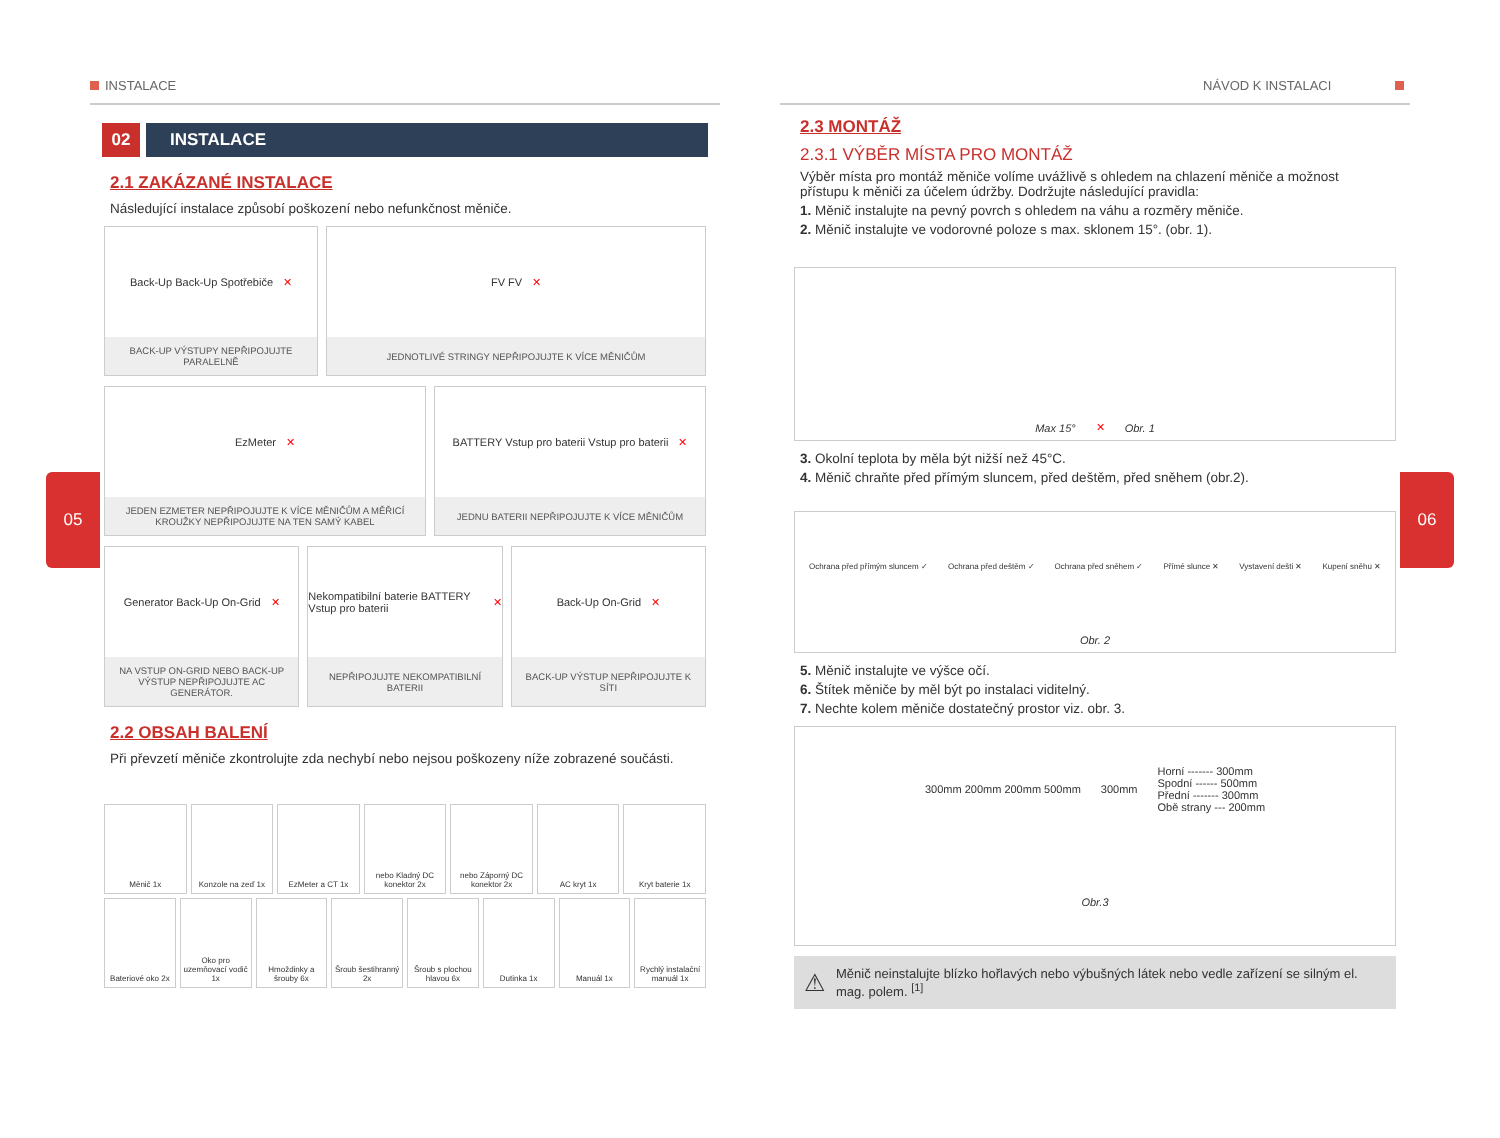05 06
INSTALACE
02 INSTALACE
2.1 ZAKÁZANÉ INSTALACE
Následující instalace způsobí poškození nebo nefunkčnost měniče.
Back-Up Back-Up Spotřebiče ✕
BACK-UP VÝSTUPY NEPŘIPOJUJTE PARALELNĚ
FV FV ✕
JEDNOTLIVÉ STRINGY NEPŘIPOJUJTE K VÍCE MĚNIČŮM
EzMeter ✕
JEDEN EZMETER NEPŘIPOJUJTE K VÍCE MĚNIČŮM A MĚŘICÍ KROUŽKY NEPŘIPOJUJTE NA TEN SAMÝ KABEL
BATTERY Vstup pro baterii Vstup pro baterii ✕
JEDNU BATERII NEPŘIPOJUJTE K VÍCE MĚNIČŮM
Generator Back-Up On-Grid ✕
NA VSTUP ON-GRID NEBO BACK-UP VÝSTUP NEPŘIPOJUJTE AC GENERÁTOR.
Nekompatibilní baterie BATTERY Vstup pro baterii ✕
NEPŘIPOJUJTE NEKOMPATIBILNÍ BATERII
Back-Up On-Grid ✕
BACK-UP VÝSTUP NEPŘIPOJUJTE K SÍTI
2.2 OBSAH BALENÍ
Při převzetí měniče zkontrolujte zda nechybí nebo nejsou poškozeny níže zobrazené součásti.
Měnič 1x
Konzole na zeď 1x
EzMeter a CT 1x
nebo Kladný DC konektor 2x
nebo Záporný DC konektor 2x
AC kryt 1x
Kryt baterie 1x
Bateriové oko 2x
Oko pro uzemňovací vodič 1x
Hmoždinky a šrouby 6x
Šroub šestihranný 2x
Šroub s plochou hlavou 6x
Dutinka 1x
Manuál 1x
Rychlý instalační manuál 1x
NÁVOD K INSTALACI
2.3 MONTÁŽ
2.3.1 VÝBĚR MÍSTA PRO MONTÁŽ
Výběr místa pro montáž měniče volíme uvážlivě s ohledem na chlazení měniče a možnost přístupu k měniči za účelem údržby. Dodržujte následující pravidla:
1. Měnič instalujte na pevný povrch s ohledem na váhu a rozměry měniče.
2. Měnič instalujte ve vodorovné poloze s max. sklonem 15°. (obr. 1).
Max 15° ✕ Obr. 1
3. Okolní teplota by měla být nižší než 45°C.
4. Měnič chraňte před přímým sluncem, před deštěm, před sněhem (obr.2).
Ochrana před přímým sluncem ✓ Ochrana před deštěm ✓ Ochrana před sněhem ✓ Přímé slunce ✕ Vystavení dešti ✕ Kupení sněhu ✕ Obr. 2
5. Měnič instalujte ve výšce očí.
6. Štítek měniče by měl být po instalaci viditelný.
7. Nechte kolem měniče dostatečný prostor viz. obr. 3.
300mm 200mm 200mm 500mm 300mm Horní ------- 300mm
Spodní ------ 500mm
Přední ------- 300mm
Obě strany --- 200mm Obr.3
⚠ Měnič neinstalujte blízko hořlavých nebo výbušných látek nebo vedle zařízení se silným el. mag. polem. <sup>[1]</sup>